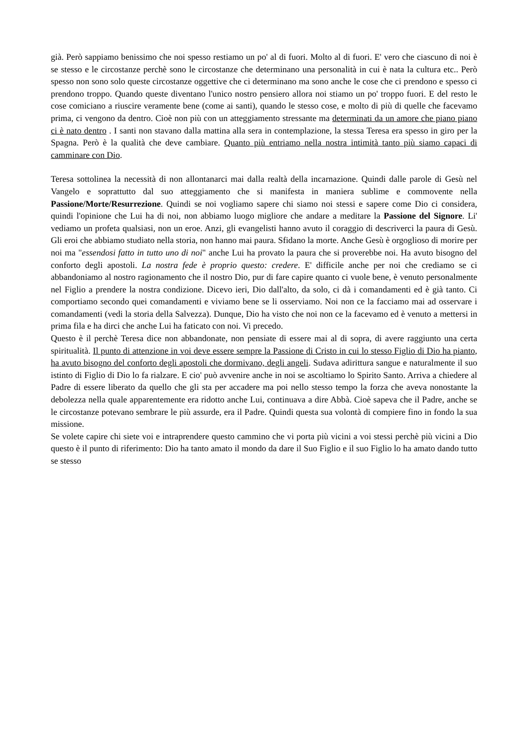già. Però sappiamo benissimo che noi spesso restiamo un po' al di fuori. Molto al di fuori. E' vero che ciascuno di noi è se stesso e le circostanze perchè sono le circostanze che determinano una personalità in cui è nata la cultura etc.. Però spesso non sono solo queste circostanze oggettive che ci determinano ma sono anche le cose che ci prendono e spesso ci prendono troppo. Quando queste diventano l'unico nostro pensiero allora noi stiamo un po' troppo fuori. E del resto le cose comiciano a riuscire veramente bene (come ai santi), quando le stesso cose, e molto di più di quelle che facevamo prima, ci vengono da dentro. Cioè non più con un atteggiamento stressante ma determinati da un amore che piano piano ci è nato dentro . I santi non stavano dalla mattina alla sera in contemplazione, la stessa Teresa era spesso in giro per la Spagna. Però è la qualità che deve cambiare. Quanto più entriamo nella nostra intimità tanto più siamo capaci di camminare con Dio.
Teresa sottolinea la necessità di non allontanarci mai dalla realtà della incarnazione. Quindi dalle parole di Gesù nel Vangelo e soprattutto dal suo atteggiamento che si manifesta in maniera sublime e commovente nella Passione/Morte/Resurrezione. Quindi se noi vogliamo sapere chi siamo noi stessi e sapere come Dio ci considera, quindi l'opinione che Lui ha di noi, non abbiamo luogo migliore che andare a meditare la Passione del Signore. Li' vediamo un profeta qualsiasi, non un eroe. Anzi, gli evangelisti hanno avuto il coraggio di descriverci la paura di Gesù. Gli eroi che abbiamo studiato nella storia, non hanno mai paura. Sfidano la morte. Anche Gesù è orgoglioso di morire per noi ma "essendosi fatto in tutto uno di noi" anche Lui ha provato la paura che si proverebbe noi. Ha avuto bisogno del conforto degli apostoli. La nostra fede è proprio questo: credere. E' difficile anche per noi che crediamo se ci abbandoniamo al nostro ragionamento che il nostro Dio, pur di fare capire quanto ci vuole bene, è venuto personalmente nel Figlio a prendere la nostra condizione. Dicevo ieri, Dio dall'alto, da solo, ci dà i comandamenti ed è già tanto. Ci comportiamo secondo quei comandamenti e viviamo bene se li osserviamo. Noi non ce la facciamo mai ad osservare i comandamenti (vedi la storia della Salvezza). Dunque, Dio ha visto che noi non ce la facevamo ed è venuto a mettersi in prima fila e ha dirci che anche Lui ha faticato con noi. Vi precedo.
Questo è il perchè Teresa dice non abbandonate, non pensiate di essere mai al di sopra, di avere raggiunto una certa spiritualità. Il punto di attenzione in voi deve essere sempre la Passione di Cristo in cui lo stesso Figlio di Dio ha pianto, ha avuto bisogno del conforto degli apostoli che dormivano, degli angeli. Sudava adirittura sangue e naturalmente il suo istinto di Figlio di Dio lo fa rialzare. E cio' può avvenire anche in noi se ascoltiamo lo Spirito Santo. Arriva a chiedere al Padre di essere liberato da quello che gli sta per accadere ma poi nello stesso tempo la forza che aveva nonostante la debolezza nella quale apparentemente era ridotto anche Lui, continuava a dire Abbà. Cioè sapeva che il Padre, anche se le circostanze potevano sembrare le più assurde, era il Padre. Quindi questa sua volontà di compiere fino in fondo la sua missione.
Se volete capire chi siete voi e intraprendere questo cammino che vi porta più vicini a voi stessi perchè più vicini a Dio questo è il punto di riferimento: Dio ha tanto amato il mondo da dare il Suo Figlio e il suo Figlio lo ha amato dando tutto se stesso